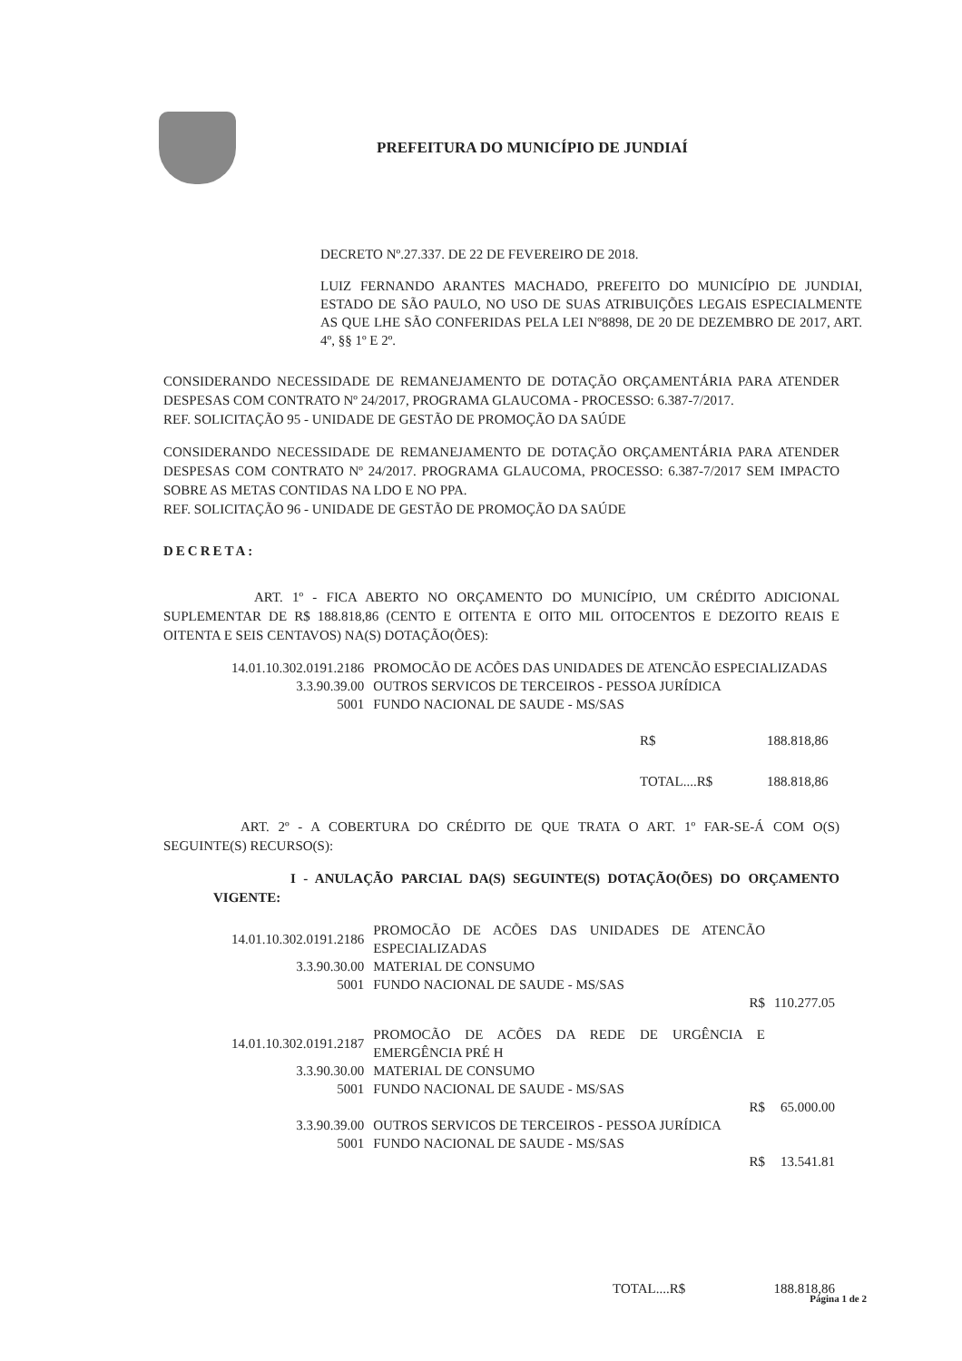PREFEITURA DO MUNICÍPIO DE JUNDIAÍ
DECRETO Nº.27.337. DE 22 DE FEVEREIRO DE 2018.
LUIZ FERNANDO ARANTES MACHADO, PREFEITO DO MUNICÍPIO DE JUNDIAI, ESTADO DE SÃO PAULO, NO USO DE SUAS ATRIBUIÇÕES LEGAIS ESPECIALMENTE AS QUE LHE SÃO CONFERIDAS PELA LEI Nº8898, DE 20 DE DEZEMBRO DE 2017, ART. 4º, §§ 1º E 2º.
CONSIDERANDO NECESSIDADE DE REMANEJAMENTO DE DOTAÇÃO ORÇAMENTÁRIA PARA ATENDER DESPESAS COM CONTRATO Nº 24/2017, PROGRAMA GLAUCOMA - PROCESSO: 6.387-7/2017.
REF. SOLICITAÇÃO 95 - UNIDADE DE GESTÃO DE PROMOÇÃO DA SAÚDE
CONSIDERANDO NECESSIDADE DE REMANEJAMENTO DE DOTAÇÃO ORÇAMENTÁRIA PARA ATENDER DESPESAS COM CONTRATO Nº 24/2017. PROGRAMA GLAUCOMA, PROCESSO: 6.387-7/2017 SEM IMPACTO SOBRE AS METAS CONTIDAS NA LDO E NO PPA.
REF. SOLICITAÇÃO 96 - UNIDADE DE GESTÃO DE PROMOÇÃO DA SAÚDE
DECRETA:
ART. 1º - FICA ABERTO NO ORÇAMENTO DO MUNICÍPIO, UM CRÉDITO ADICIONAL SUPLEMENTAR DE R$ 188.818,86 (CENTO E OITENTA E OITO MIL OITOCENTOS E DEZOITO REAIS E OITENTA E SEIS CENTAVOS) NA(S) DOTAÇÃO(ÕES):
| 14.01.10.302.0191.2186 | PROMOCÃO DE ACÕES DAS UNIDADES DE ATENCÃO ESPECIALIZADAS |
| 3.3.90.39.00 | OUTROS SERVICOS DE TERCEIROS - PESSOA JURÍDICA |
| 5001 | FUNDO NACIONAL DE SAUDE - MS/SAS |
| R$ | 188.818,86 |
| TOTAL....R$ | 188.818,86 |
ART. 2º - A COBERTURA DO CRÉDITO DE QUE TRATA O ART. 1º FAR-SE-Á COM O(S) SEGUINTE(S) RECURSO(S):
I - ANULAÇÃO PARCIAL DA(S) SEGUINTE(S) DOTAÇÃO(ÕES) DO ORÇAMENTO VIGENTE:
| 14.01.10.302.0191.2186 | PROMOCÃO DE ACÕES DAS UNIDADES DE ATENCÃO ESPECIALIZADAS | |
| 3.3.90.30.00 | MATERIAL DE CONSUMO | |
| 5001 | FUNDO NACIONAL DE SAUDE - MS/SAS | |
| | R$ | 110.277.05 |
| 14.01.10.302.0191.2187 | PROMOCÃO DE ACÕES DA REDE DE URGÊNCIA E EMERGÊNCIA PRÉ H | |
| 3.3.90.30.00 | MATERIAL DE CONSUMO | |
| 5001 | FUNDO NACIONAL DE SAUDE - MS/SAS | |
| | R$ | 65.000.00 |
| 3.3.90.39.00 | OUTROS SERVICOS DE TERCEIROS - PESSOA JURÍDICA | |
| 5001 | FUNDO NACIONAL DE SAUDE - MS/SAS | |
| | R$ | 13.541.81 |
| TOTAL....R$ | 188.818,86 |
Página 1 de 2